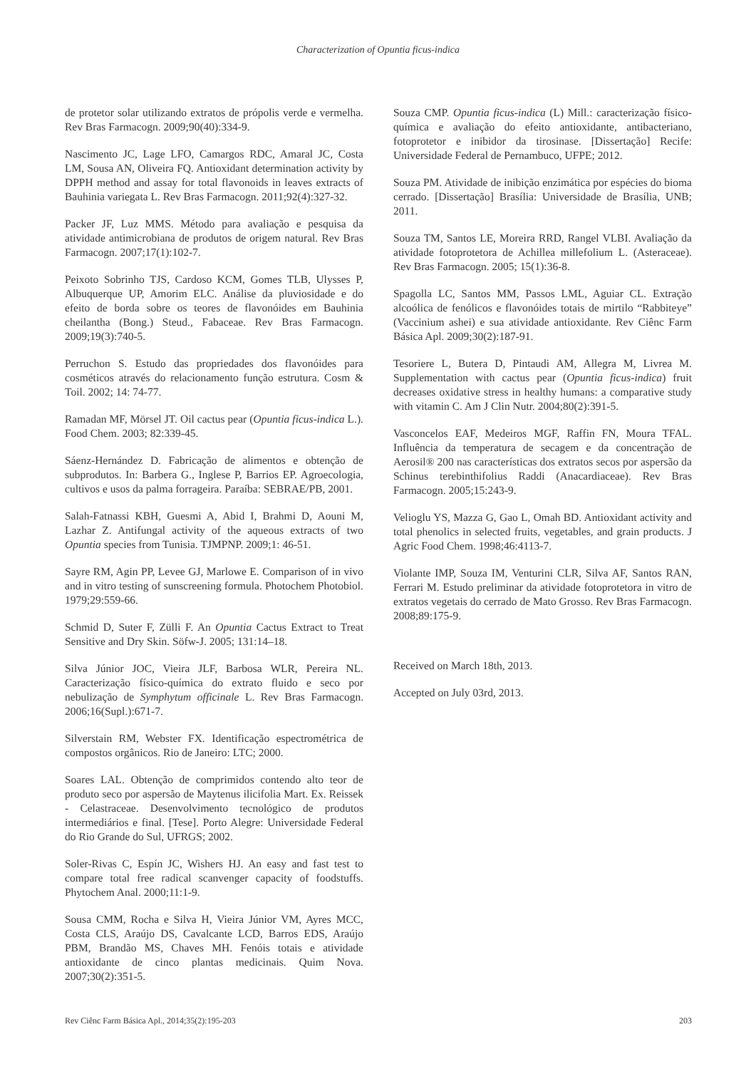Characterization of Opuntia ficus-indica
de protetor solar utilizando extratos de própolis verde e vermelha. Rev Bras Farmacogn. 2009;90(40):334-9.
Nascimento JC, Lage LFO, Camargos RDC, Amaral JC, Costa LM, Sousa AN, Oliveira FQ. Antioxidant determination activity by DPPH method and assay for total flavonoids in leaves extracts of Bauhinia variegata L. Rev Bras Farmacogn. 2011;92(4):327-32.
Packer JF, Luz MMS. Método para avaliação e pesquisa da atividade antimicrobiana de produtos de origem natural. Rev Bras Farmacogn. 2007;17(1):102-7.
Peixoto Sobrinho TJS, Cardoso KCM, Gomes TLB, Ulysses P, Albuquerque UP, Amorim ELC. Análise da pluviosidade e do efeito de borda sobre os teores de flavonóides em Bauhinia cheilantha (Bong.) Steud., Fabaceae. Rev Bras Farmacogn. 2009;19(3):740-5.
Perruchon S. Estudo das propriedades dos flavonóides para cosméticos através do relacionamento função estrutura. Cosm & Toil. 2002; 14: 74-77.
Ramadan MF, Mörsel JT. Oil cactus pear (Opuntia ficus-indica L.). Food Chem. 2003; 82:339-45.
Sáenz-Hernández D. Fabricação de alimentos e obtenção de subprodutos. In: Barbera G., Inglese P, Barrios EP. Agroecologia, cultivos e usos da palma forrageira. Paraíba: SEBRAE/PB, 2001.
Salah-Fatnassi KBH, Guesmi A, Abid I, Brahmi D, Aouni M, Lazhar Z. Antifungal activity of the aqueous extracts of two Opuntia species from Tunisia. TJMPNP. 2009;1: 46-51.
Sayre RM, Agin PP, Levee GJ, Marlowe E. Comparison of in vivo and in vitro testing of sunscreening formula. Photochem Photobiol. 1979;29:559-66.
Schmid D, Suter F, Zülli F. An Opuntia Cactus Extract to Treat Sensitive and Dry Skin. Söfw-J. 2005; 131:14–18.
Silva Júnior JOC, Vieira JLF, Barbosa WLR, Pereira NL. Caracterização físico-química do extrato fluido e seco por nebulização de Symphytum officinale L. Rev Bras Farmacogn. 2006;16(Supl.):671-7.
Silverstain RM, Webster FX. Identificação espectrométrica de compostos orgânicos. Rio de Janeiro: LTC; 2000.
Soares LAL. Obtenção de comprimidos contendo alto teor de produto seco por aspersão de Maytenus ilicifolia Mart. Ex. Reissek - Celastraceae. Desenvolvimento tecnológico de produtos intermediários e final. [Tese]. Porto Alegre: Universidade Federal do Rio Grande do Sul, UFRGS; 2002.
Soler-Rivas C, Espín JC, Wishers HJ. An easy and fast test to compare total free radical scanvenger capacity of foodstuffs. Phytochem Anal. 2000;11:1-9.
Sousa CMM, Rocha e Silva H, Vieira Júnior VM, Ayres MCC, Costa CLS, Araújo DS, Cavalcante LCD, Barros EDS, Araújo PBM, Brandão MS, Chaves MH. Fenóis totais e atividade antioxidante de cinco plantas medicinais. Quim Nova. 2007;30(2):351-5.
Souza CMP. Opuntia ficus-indica (L) Mill.: caracterização físico-química e avaliação do efeito antioxidante, antibacteriano, fotoprotetor e inibidor da tirosinase. [Dissertação] Recife: Universidade Federal de Pernambuco, UFPE; 2012.
Souza PM. Atividade de inibição enzimática por espécies do bioma cerrado. [Dissertação] Brasília: Universidade de Brasília, UNB; 2011.
Souza TM, Santos LE, Moreira RRD, Rangel VLBI. Avaliação da atividade fotoprotetora de Achillea millefolium L. (Asteraceae). Rev Bras Farmacogn. 2005; 15(1):36-8.
Spagolla LC, Santos MM, Passos LML, Aguiar CL. Extração alcoólica de fenólicos e flavonóides totais de mirtilo “Rabbiteye” (Vaccinium ashei) e sua atividade antioxidante. Rev Ciênc Farm Básica Apl. 2009;30(2):187-91.
Tesoriere L, Butera D, Pintaudi AM, Allegra M, Livrea M. Supplementation with cactus pear (Opuntia ficus-indica) fruit decreases oxidative stress in healthy humans: a comparative study with vitamin C. Am J Clin Nutr. 2004;80(2):391-5.
Vasconcelos EAF, Medeiros MGF, Raffin FN, Moura TFAL. Influência da temperatura de secagem e da concentração de Aerosil® 200 nas características dos extratos secos por aspersão da Schinus terebinthifolius Raddi (Anacardiaceae). Rev Bras Farmacogn. 2005;15:243-9.
Velioglu YS, Mazza G, Gao L, Omah BD. Antioxidant activity and total phenolics in selected fruits, vegetables, and grain products. J Agric Food Chem. 1998;46:4113-7.
Violante IMP, Souza IM, Venturini CLR, Silva AF, Santos RAN, Ferrari M. Estudo preliminar da atividade fotoprotetora in vitro de extratos vegetais do cerrado de Mato Grosso. Rev Bras Farmacogn. 2008;89:175-9.
Received on March 18th, 2013.
Accepted on July 03rd, 2013.
Rev Ciênc Farm Básica Apl., 2014;35(2):195-203 203